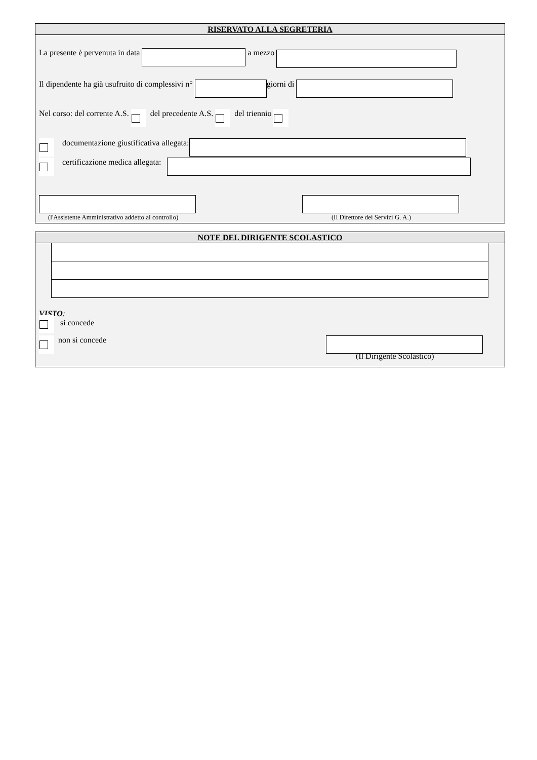RISERVATO ALLA SEGRETERIA
La presente è pervenuta in data a mezzo
Il dipendente ha già usufruito di complessivi n° giorni di
Nel corso: del corrente A.S. del precedente A.S. del triennio
documentazione giustificativa allegata:
certificazione medica allegata:
(l'Assistente Amministrativo addetto al controllo) (Il Direttore dei Servizi G. A.)
NOTE DEL DIRIGENTE SCOLASTICO
VISTO:
si concede
non si concede
(Il Dirigente Scolastico)